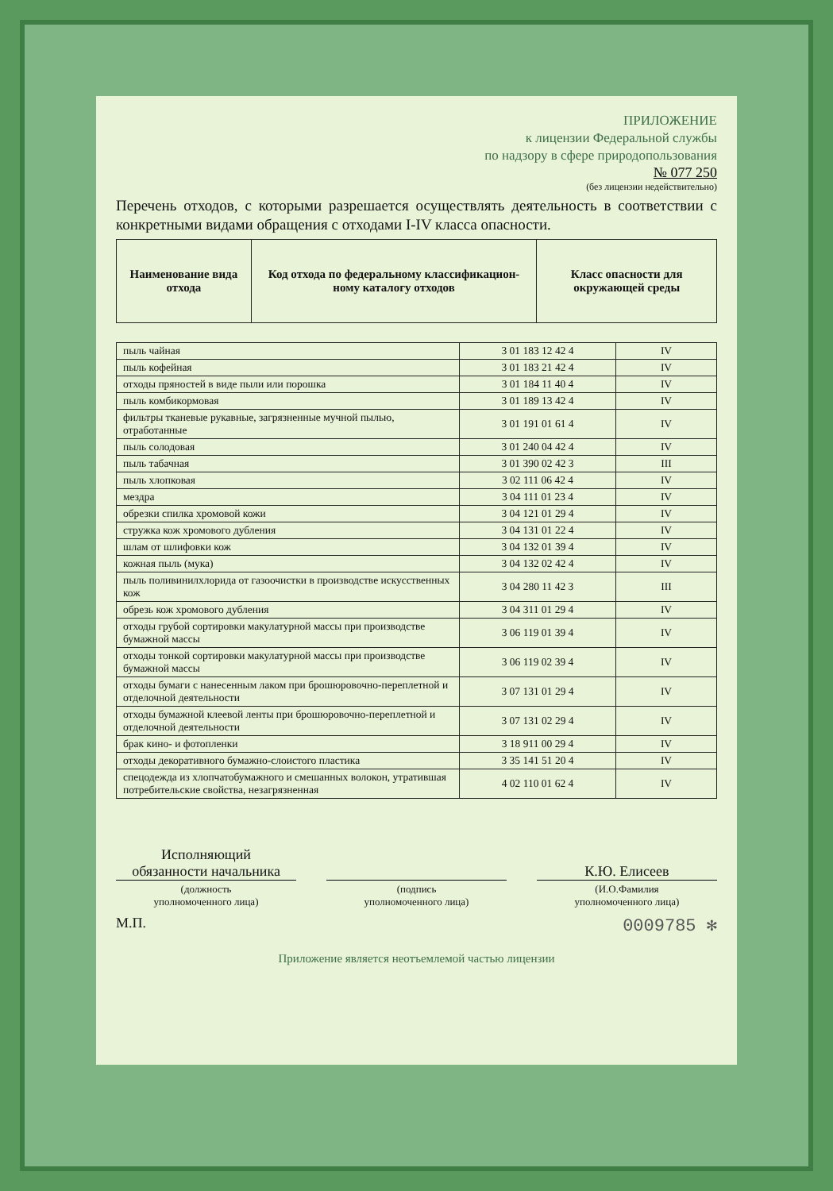ПРИЛОЖЕНИЕ
к лицензии Федеральной службы
по надзору в сфере природопользования
№ 077 250
(без лицензии недействительно)
Перечень отходов, с которыми разрешается осуществлять деятельность в соответствии с конкретными видами обращения с отходами I-IV класса опасности.
| Наименование вида отхода | Код отхода по федеральному классификацион-ному каталогу отходов | Класс опасности для окружающей среды |
| --- | --- | --- |
| пыль чайная | 3 01 183 12 42 4 | IV |
| пыль кофейная | 3 01 183 21 42 4 | IV |
| отходы пряностей в виде пыли или порошка | 3 01 184 11 40 4 | IV |
| пыль комбикормовая | 3 01 189 13 42 4 | IV |
| фильтры тканевые рукавные, загрязненные мучной пылью, отработанные | 3 01 191 01 61 4 | IV |
| пыль солодовая | 3 01 240 04 42 4 | IV |
| пыль табачная | 3 01 390 02 42 3 | III |
| пыль хлопковая | 3 02 111 06 42 4 | IV |
| мездра | 3 04 111 01 23 4 | IV |
| обрезки спилка хромовой кожи | 3 04 121 01 29 4 | IV |
| стружка кож хромового дубления | 3 04 131 01 22 4 | IV |
| шлам от шлифовки кож | 3 04 132 01 39 4 | IV |
| кожная пыль (мука) | 3 04 132 02 42 4 | IV |
| пыль поливинилхлорида от газоочистки в производстве искусственных кож | 3 04 280 11 42 3 | III |
| обрезь кож хромового дубления | 3 04 311 01 29 4 | IV |
| отходы грубой сортировки макулатурной массы при производстве бумажной массы | 3 06 119 01 39 4 | IV |
| отходы тонкой сортировки макулатурной массы при производстве бумажной массы | 3 06 119 02 39 4 | IV |
| отходы бумаги с нанесенным лаком при брошюровочно-переплетной и отделочной деятельности | 3 07 131 01 29 4 | IV |
| отходы бумажной клеевой ленты при брошюровочно-переплетной и отделочной деятельности | 3 07 131 02 29 4 | IV |
| брак кино- и фотопленки | 3 18 911 00 29 4 | IV |
| отходы декоративного бумажно-слоистого пластика | 3 35 141 51 20 4 | IV |
| спецодежда из хлопчатобумажного и смешанных волокон, утратившая потребительские свойства, незагрязненная | 4 02 110 01 62 4 | IV |
Исполняющий
обязанности начальника
(должность
уполномоченного лица)
(подпись
уполномоченного лица)
К.Ю. Елисеев
(И.О.Фамилия
уполномоченного лица)
М.П. 0009785 ✻
Приложение является неотъемлемой частью лицензии